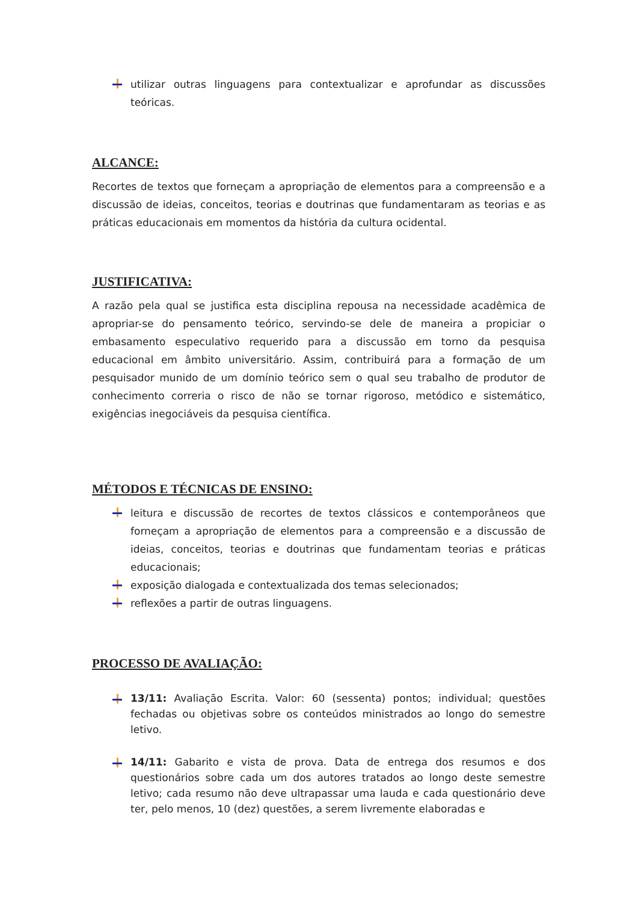utilizar outras linguagens para contextualizar e aprofundar as discussões teóricas.
ALCANCE:
Recortes de textos que forneçam a apropriação de elementos para a compreensão e a discussão de ideias, conceitos, teorias e doutrinas que fundamentaram as teorias e as práticas educacionais em momentos da história da cultura ocidental.
JUSTIFICATIVA:
A razão pela qual se justifica esta disciplina repousa na necessidade acadêmica de apropriar-se do pensamento teórico, servindo-se dele de maneira a propiciar o embasamento especulativo requerido para a discussão em torno da pesquisa educacional em âmbito universitário. Assim, contribuirá para a formação de um pesquisador munido de um domínio teórico sem o qual seu trabalho de produtor de conhecimento correria o risco de não se tornar rigoroso, metódico e sistemático, exigências inegociáveis da pesquisa científica.
MÉTODOS E TÉCNICAS DE ENSINO:
leitura e discussão de recortes de textos clássicos e contemporâneos que forneçam a apropriação de elementos para a compreensão e a discussão de ideias, conceitos, teorias e doutrinas que fundamentam teorias e práticas educacionais;
exposição dialogada e contextualizada dos temas selecionados;
reflexões a partir de outras linguagens.
PROCESSO DE AVALIAÇÃO:
13/11: Avaliação Escrita. Valor: 60 (sessenta) pontos; individual; questões fechadas ou objetivas sobre os conteúdos ministrados ao longo do semestre letivo.
14/11: Gabarito e vista de prova. Data de entrega dos resumos e dos questionários sobre cada um dos autores tratados ao longo deste semestre letivo; cada resumo não deve ultrapassar uma lauda e cada questionário deve ter, pelo menos, 10 (dez) questões, a serem livremente elaboradas e